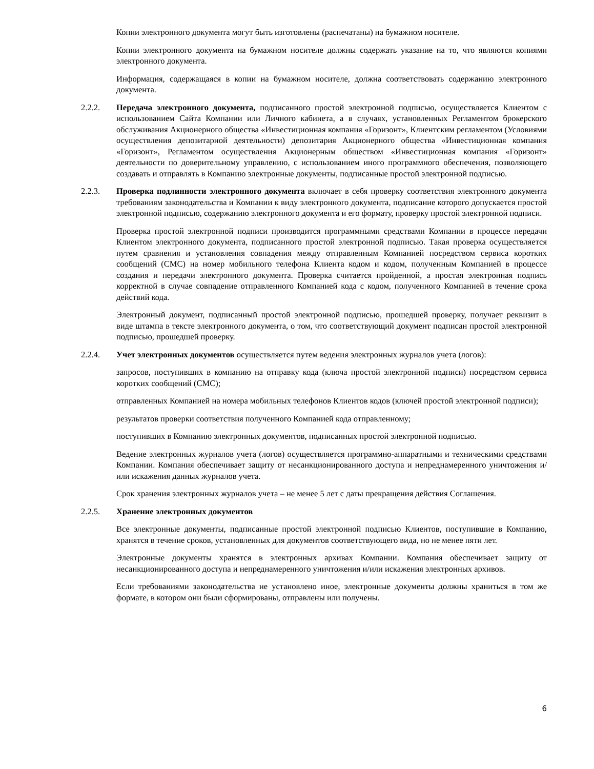Копии электронного документа могут быть изготовлены (распечатаны) на бумажном носителе.
Копии электронного документа на бумажном носителе должны содержать указание на то, что являются копиями электронного документа.
Информация, содержащаяся в копии на бумажном носителе, должна соответствовать содержанию электронного документа.
2.2.2. Передача электронного документа, подписанного простой электронной подписью, осуществляется Клиентом с использованием Сайта Компании или Личного кабинета, а в случаях, установленных Регламентом брокерского обслуживания Акционерного общества «Инвестиционная компания «Горизонт», Клиентским регламентом (Условиями осуществления депозитарной деятельности) депозитария Акционерного общества «Инвестиционная компания «Горизонт», Регламентом осуществления Акционерным обществом «Инвестиционная компания «Горизонт» деятельности по доверительному управлению, с использованием иного программного обеспечения, позволяющего создавать и отправлять в Компанию электронные документы, подписанные простой электронной подписью.
2.2.3. Проверка подлинности электронного документа включает в себя проверку соответствия электронного документа требованиям законодательства и Компании к виду электронного документа, подписание которого допускается простой электронной подписью, содержанию электронного документа и его формату, проверку простой электронной подписи.
Проверка простой электронной подписи производится программными средствами Компании в процессе передачи Клиентом электронного документа, подписанного простой электронной подписью. Такая проверка осуществляется путем сравнения и установления совпадения между отправленным Компанией посредством сервиса коротких сообщений (СМС) на номер мобильного телефона Клиента кодом и кодом, полученным Компанией в процессе создания и передачи электронного документа. Проверка считается пройденной, а простая электронная подпись корректной в случае совпадение отправленного Компанией кода с кодом, полученного Компанией в течение срока действий кода.
Электронный документ, подписанный простой электронной подписью, прошедшей проверку, получает реквизит в виде штампа в тексте электронного документа, о том, что соответствующий документ подписан простой электронной подписью, прошедшей проверку.
2.2.4. Учет электронных документов осуществляется путем ведения электронных журналов учета (логов):
запросов, поступивших в компанию на отправку кода (ключа простой электронной подписи) посредством сервиса коротких сообщений (СМС);
отправленных Компанией на номера мобильных телефонов Клиентов кодов (ключей простой электронной подписи);
результатов проверки соответствия полученного Компанией кода отправленному;
поступивших в Компанию электронных документов, подписанных простой электронной подписью.
Ведение электронных журналов учета (логов) осуществляется программно-аппаратными и техническими средствами Компании. Компания обеспечивает защиту от несанкционированного доступа и непреднамеренного уничтожения и/или искажения данных журналов учета.
Срок хранения электронных журналов учета – не менее 5 лет с даты прекращения действия Соглашения.
2.2.5. Хранение электронных документов
Все электронные документы, подписанные простой электронной подписью Клиентов, поступившие в Компанию, хранятся в течение сроков, установленных для документов соответствующего вида, но не менее пяти лет.
Электронные документы хранятся в электронных архивах Компании. Компания обеспечивает защиту от несанкционированного доступа и непреднамеренного уничтожения и/или искажения электронных архивов.
Если требованиями законодательства не установлено иное, электронные документы должны храниться в том же формате, в котором они были сформированы, отправлены или получены.
6